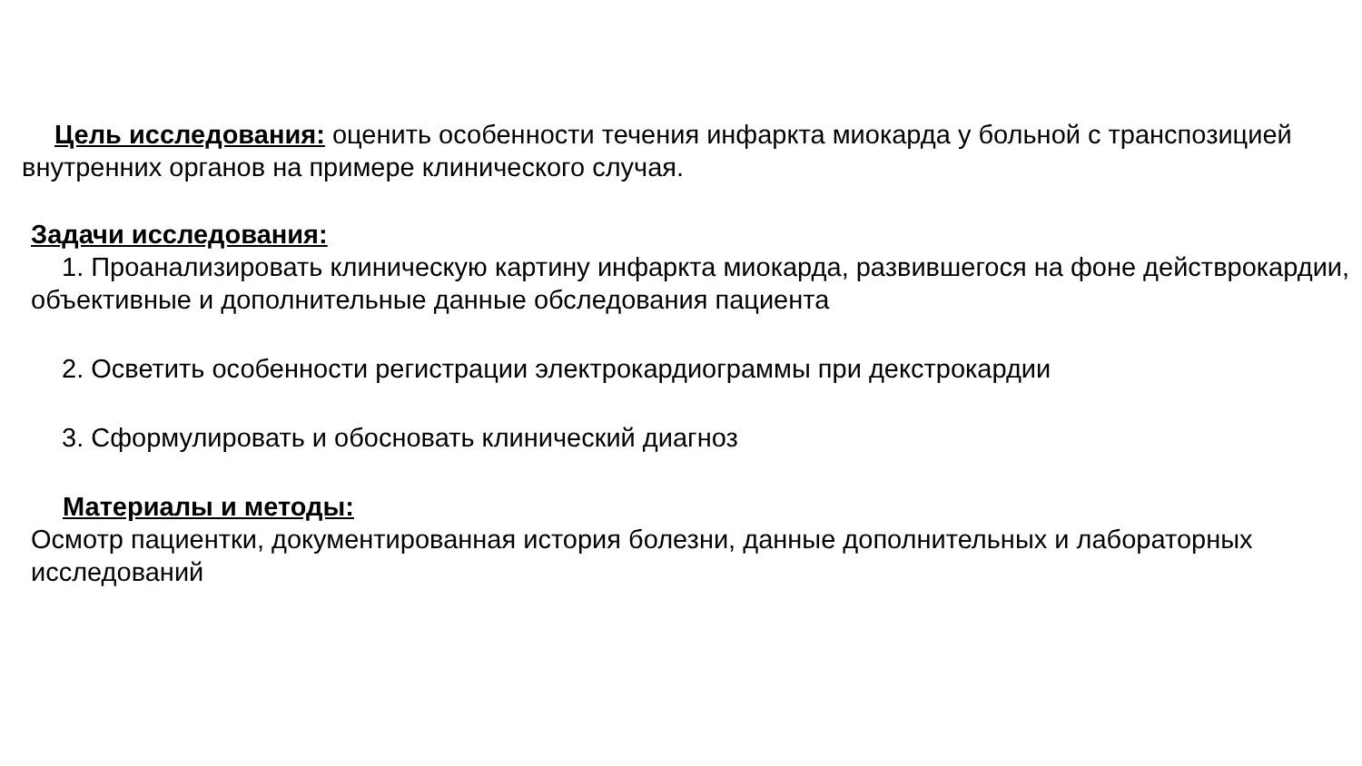Цель исследования: оценить особенности течения инфаркта миокарда у больной с транспозицией внутренних органов на примере клинического случая.
Задачи исследования:
1. Проанализировать клиническую картину инфаркта миокарда, развившегося на фоне действрокардии, объективные и дополнительные данные обследования пациента
2. Осветить особенности регистрации электрокардиограммы при декстрокардии
3. Сформулировать и обосновать клинический диагноз
Материалы и методы:
Осмотр пациентки, документированная история болезни, данные дополнительных и лабораторных исследований